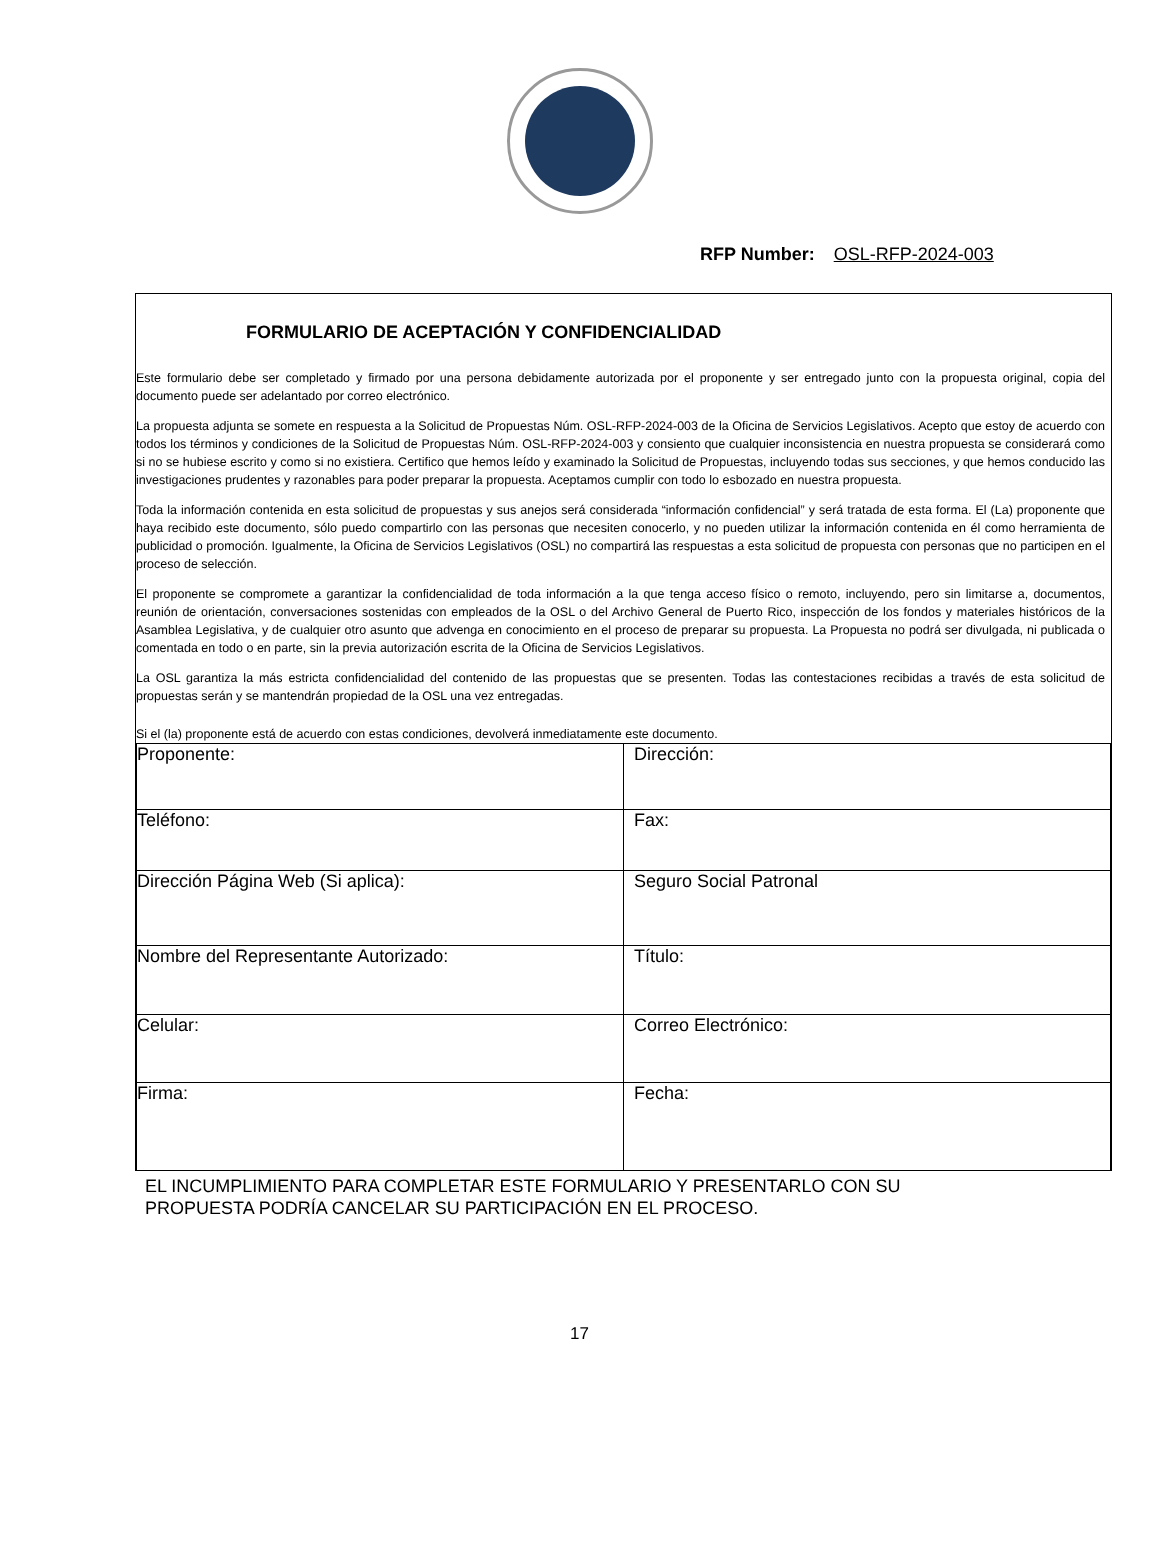RFP Number: OSL-RFP-2024-003
FORMULARIO DE ACEPTACIÓN Y CONFIDENCIALIDAD
Este formulario debe ser completado y firmado por una persona debidamente autorizada por el proponente y ser entregado junto con la propuesta original, copia del documento puede ser adelantado por correo electrónico.
La propuesta adjunta se somete en respuesta a la Solicitud de Propuestas Núm. OSL-RFP-2024-003 de la Oficina de Servicios Legislativos. Acepto que estoy de acuerdo con todos los términos y condiciones de la Solicitud de Propuestas Núm. OSL-RFP-2024-003 y consiento que cualquier inconsistencia en nuestra propuesta se considerará como si no se hubiese escrito y como si no existiera. Certifico que hemos leído y examinado la Solicitud de Propuestas, incluyendo todas sus secciones, y que hemos conducido las investigaciones prudentes y razonables para poder preparar la propuesta. Aceptamos cumplir con todo lo esbozado en nuestra propuesta.
Toda la información contenida en esta solicitud de propuestas y sus anejos será considerada “información confidencial” y será tratada de esta forma. El (La) proponente que haya recibido este documento, sólo puedo compartirlo con las personas que necesiten conocerlo, y no pueden utilizar la información contenida en él como herramienta de publicidad o promoción. Igualmente, la Oficina de Servicios Legislativos (OSL) no compartirá las respuestas a esta solicitud de propuesta con personas que no participen en el proceso de selección.
El proponente se compromete a garantizar la confidencialidad de toda información a la que tenga acceso físico o remoto, incluyendo, pero sin limitarse a, documentos, reunión de orientación, conversaciones sostenidas con empleados de la OSL o del Archivo General de Puerto Rico, inspección de los fondos y materiales históricos de la Asamblea Legislativa, y de cualquier otro asunto que advenga en conocimiento en el proceso de preparar su propuesta. La Propuesta no podrá ser divulgada, ni publicada o comentada en todo o en parte, sin la previa autorización escrita de la Oficina de Servicios Legislativos.
La OSL garantiza la más estricta confidencialidad del contenido de las propuestas que se presenten. Todas las contestaciones recibidas a través de esta solicitud de propuestas serán y se mantendrán propiedad de la OSL una vez entregadas.
Si el (la) proponente está de acuerdo con estas condiciones, devolverá inmediatamente este documento.
| Proponente: | Dirección: |
| Teléfono: | Fax: |
| Dirección Página Web (Si aplica): | Seguro Social Patronal |
| Nombre del Representante Autorizado: | Título: |
| Celular: | Correo Electrónico: |
| Firma: | Fecha: |
EL INCUMPLIMIENTO PARA COMPLETAR ESTE FORMULARIO Y PRESENTARLO CON SU
PROPUESTA PODRÍA CANCELAR SU PARTICIPACIÓN EN EL PROCESO.
17